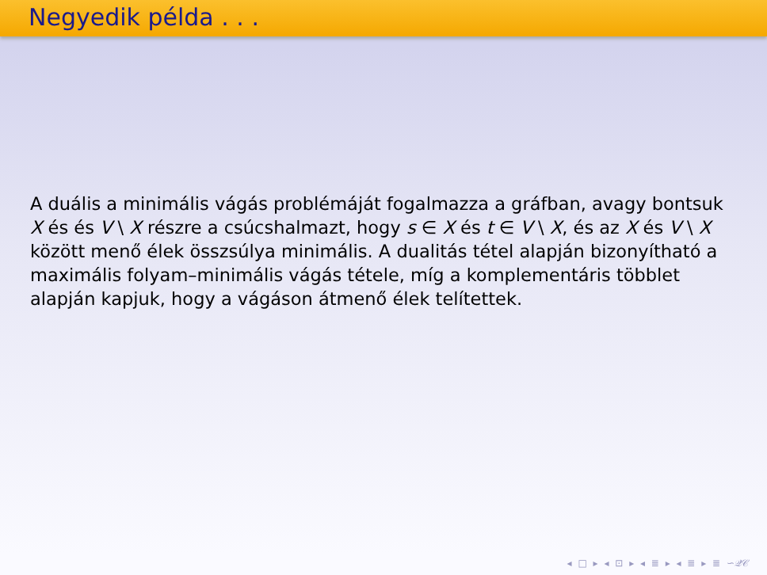Negyedik példa . . .
A duális a minimális vágás problémáját fogalmazza a gráfban, avagy bontsuk X és és V \ X részre a csúcshalmazt, hogy s ∈ X és t ∈ V \ X, és az X és V \ X között menő élek összsúlya minimális. A dualitás tétel alapján bizonyítható a maximális folyam–minimális vágás tétele, míg a komplementáris többlet alapján kapjuk, hogy a vágáson átmenő élek telítettek.
◂ □ ▸ ◂ ⊡ ▸ ◂ ≣ ▸ ◂ ≣ ▸ ≣ ∽𝒬𝒞